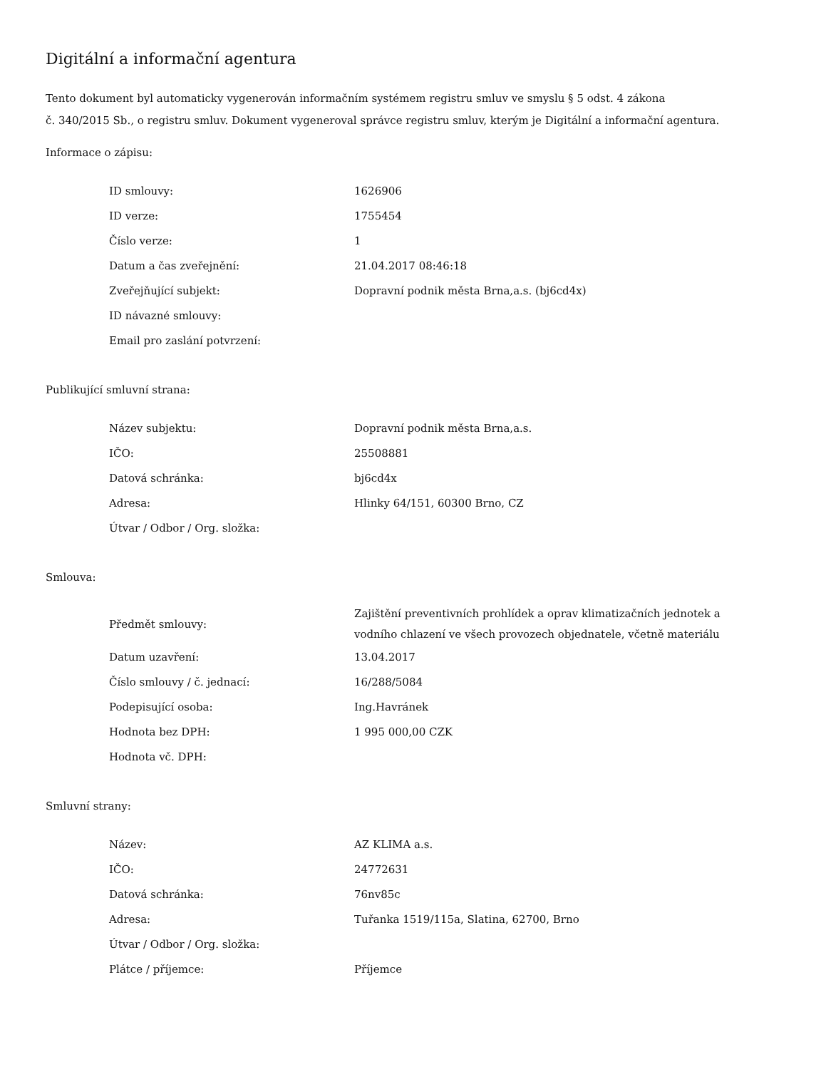Digitální a informační agentura
Tento dokument byl automaticky vygenerován informačním systémem registru smluv ve smyslu § 5 odst. 4 zákona
č. 340/2015 Sb., o registru smluv. Dokument vygeneroval správce registru smluv, kterým je Digitální a informační agentura.
Informace o zápisu:
| ID smlouvy: | 1626906 |
| ID verze: | 1755454 |
| Číslo verze: | 1 |
| Datum a čas zveřejnění: | 21.04.2017 08:46:18 |
| Zveřejňující subjekt: | Dopravní podnik města Brna,a.s. (bj6cd4x) |
| ID návazné smlouvy: | |
| Email pro zaslání potvrzení: | |
Publikující smluvní strana:
| Název subjektu: | Dopravní podnik města Brna,a.s. |
| IČO: | 25508881 |
| Datová schránka: | bj6cd4x |
| Adresa: | Hlinky 64/151, 60300 Brno, CZ |
| Útvar / Odbor / Org. složka: | |
Smlouva:
| Předmět smlouvy: | Zajištění preventivních prohlídek a oprav klimatizačních jednotek a vodního chlazení ve všech provozech objednatele, včetně materiálu |
| Datum uzavření: | 13.04.2017 |
| Číslo smlouvy / č. jednací: | 16/288/5084 |
| Podepisující osoba: | Ing.Havránek |
| Hodnota bez DPH: | 1 995 000,00 CZK |
| Hodnota vč. DPH: | |
Smluvní strany:
| Název: | AZ KLIMA a.s. |
| IČO: | 24772631 |
| Datová schránka: | 76nv85c |
| Adresa: | Tuřanka 1519/115a, Slatina, 62700, Brno |
| Útvar / Odbor / Org. složka: | |
| Plátce / příjemce: | Příjemce |